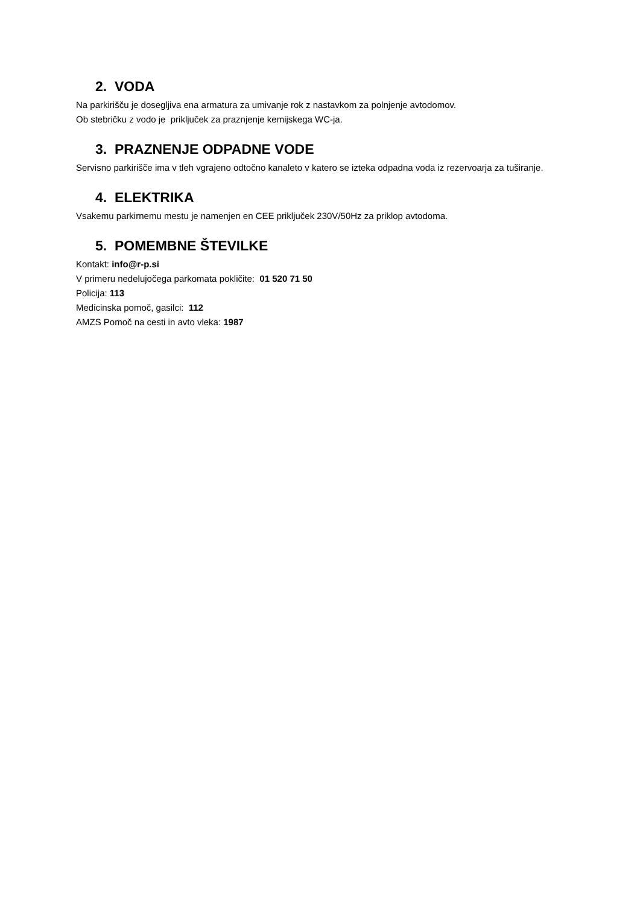2. VODA
Na parkirišču je dosegljiva ena armatura za umivanje rok z nastavkom za polnjenje avtodomov.
Ob stebričku z vodo je priključek za praznjenje kemijskega WC-ja.
3. PRAZNENJE ODPADNE VODE
Servisno parkirišče ima v tleh vgrajeno odtočno kanaleto v katero se izteka odpadna voda iz rezervoarja za tuširanje.
4. ELEKTRIKA
Vsakemu parkirnemu mestu je namenjen en CEE priključek 230V/50Hz za priklop avtodoma.
5. POMEMBNE ŠTEVILKE
Kontakt: info@r-p.si
V primeru nedelujočega parkomata pokličite: 01 520 71 50
Policija: 113
Medicinska pomoč, gasilci: 112
AMZS Pomoč na cesti in avto vleka: 1987